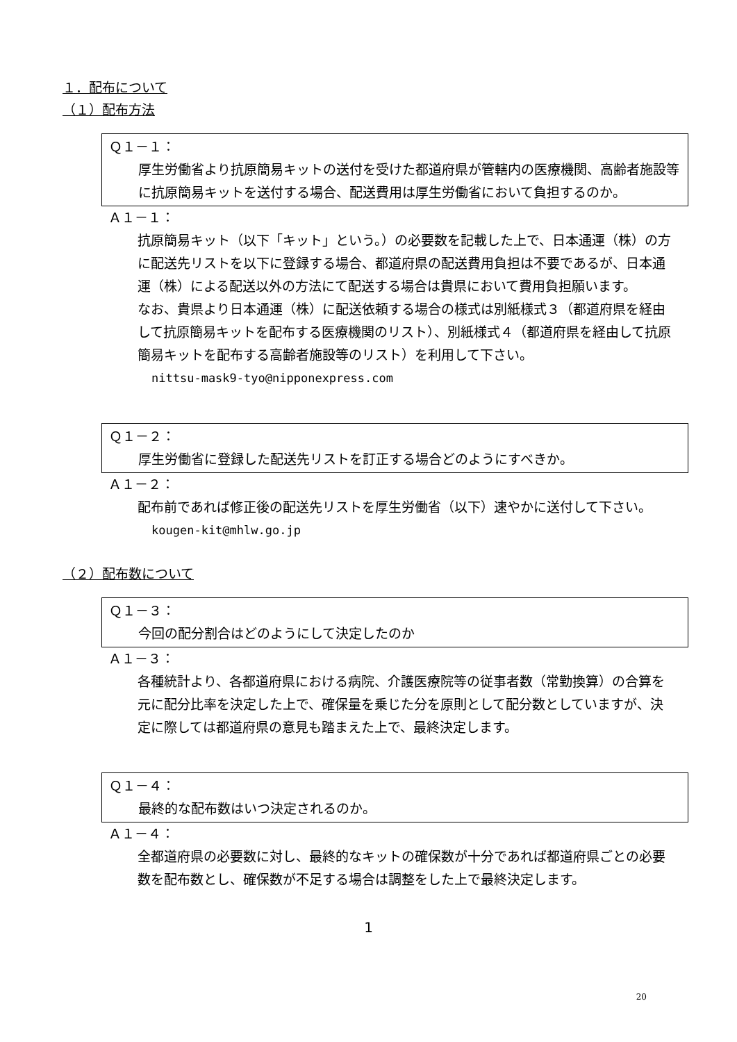１．配布について
（１）配布方法
Ｑ１－１：
厚生労働省より抗原簡易キットの送付を受けた都道府県が管轄内の医療機関、高齢者施設等に抗原簡易キットを送付する場合、配送費用は厚生労働省において負担するのか。
Ａ１－１：
抗原簡易キット（以下「キット」という。）の必要数を記載した上で、日本通運（株）の方に配送先リストを以下に登録する場合、都道府県の配送費用負担は不要であるが、日本通運（株）による配送以外の方法にて配送する場合は貴県において費用負担願います。
なお、貴県より日本通運（株）に配送依頼する場合の様式は別紙様式３（都道府県を経由して抗原簡易キットを配布する医療機関のリスト）、別紙様式４（都道府県を経由して抗原簡易キットを配布する高齢者施設等のリスト）を利用して下さい。
nittsu-mask9-tyo@nipponexpress.com
Ｑ１－２：
厚生労働省に登録した配送先リストを訂正する場合どのようにすべきか。
Ａ１－２：
配布前であれば修正後の配送先リストを厚生労働省（以下）速やかに送付して下さい。
kougen-kit@mhlw.go.jp
（２）配布数について
Ｑ１－３：
今回の配分割合はどのようにして決定したのか
Ａ１－３：
各種統計より、各都道府県における病院、介護医療院等の従事者数（常勤換算）の合算を元に配分比率を決定した上で、確保量を乗じた分を原則として配分数としていますが、決定に際しては都道府県の意見も踏まえた上で、最終決定します。
Ｑ１－４：
最終的な配布数はいつ決定されるのか。
Ａ１－４：
全都道府県の必要数に対し、最終的なキットの確保数が十分であれば都道府県ごとの必要数を配布数とし、確保数が不足する場合は調整をした上で最終決定します。
1
20